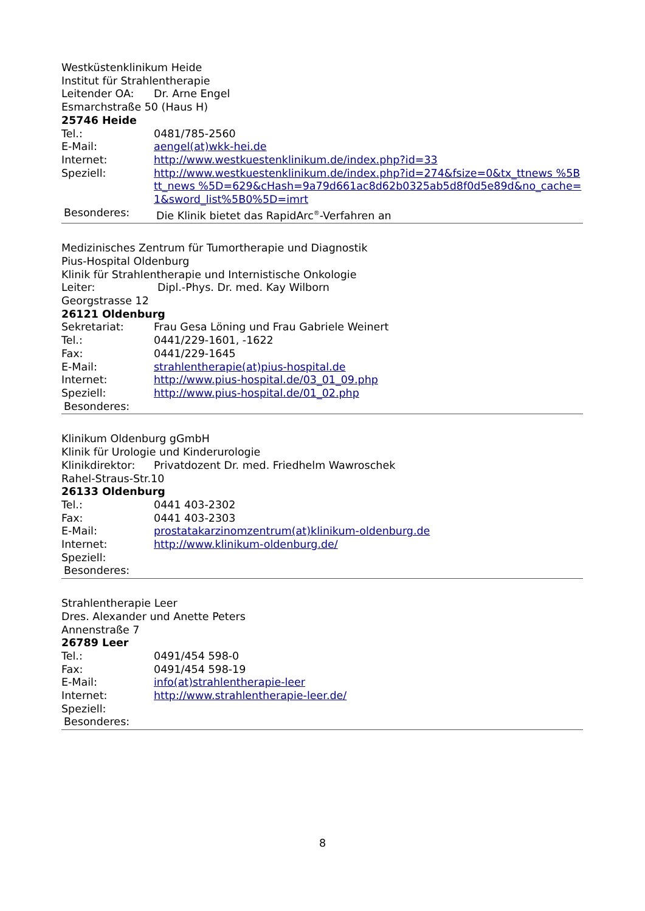Westküstenklinikum Heide
Institut für Strahlentherapie
Leitender OA: Dr. Arne Engel
Esmarchstraße 50 (Haus H)
25746 Heide
Tel.: 0481/785-2560
E-Mail: aengel(at)wkk-hei.de
Internet: http://www.westkuestenklinikum.de/index.php?id=33
Speziell: http://www.westkuestenklinikum.de/index.php?id=274&fsize=0&tx_ttnews %5Btt_news %5D=629&cHash=9a79d661ac8d62b0325ab5d8f0d5e89d&no_cache=1&sword_list%5B0%5D=imrt
Besonderes: Die Klinik bietet das RapidArc<sup>®</sup>-Verfahren an
Medizinisches Zentrum für Tumortherapie und Diagnostik
Pius-Hospital Oldenburg
Klinik für Strahlentherapie und Internistische Onkologie
Leiter: Dipl.-Phys. Dr. med. Kay Wilborn
Georgstrasse 12
26121 Oldenburg
Sekretariat: Frau Gesa Löning und Frau Gabriele Weinert
Tel.: 0441/229-1601, -1622
Fax: 0441/229-1645
E-Mail: strahlentherapie(at)pius-hospital.de
Internet: http://www.pius-hospital.de/03_01_09.php
Speziell: http://www.pius-hospital.de/01_02.php
Besonderes:
Klinikum Oldenburg gGmbH
Klinik für Urologie und Kinderurologie
Klinikdirektor: Privatdozent Dr. med. Friedhelm Wawroschek
Rahel-Straus-Str.10
26133 Oldenburg
Tel.: 0441 403-2302
Fax: 0441 403-2303
E-Mail: prostatakarzinomzentrum(at)klinikum-oldenburg.de
Internet: http://www.klinikum-oldenburg.de/
Speziell:
Besonderes:
Strahlentherapie Leer
Dres. Alexander und Anette Peters
Annenstraße 7
26789 Leer
Tel.: 0491/454 598-0
Fax: 0491/454 598-19
E-Mail: info(at)strahlentherapie-leer
Internet: http://www.strahlentherapie-leer.de/
Speziell:
Besonderes:
8